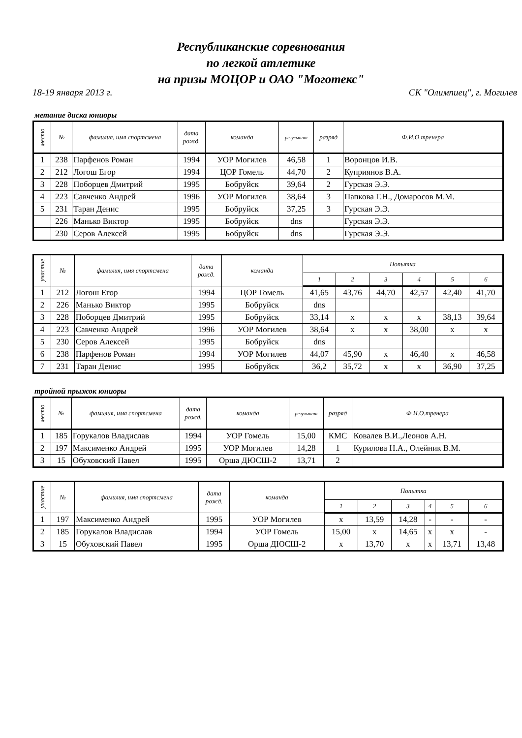Республиканские соревнования
по легкой атлетике
на призы МОЦОР и ОАО "Моготекс"
18-19 января 2013 г. СК "Олимпиец", г. Могилев
метание диска юниоры
| место | № | фамилия, имя спортсмена | дата рожд. | команда | результат | разряд | Ф.И.О.тренера |
| --- | --- | --- | --- | --- | --- | --- | --- |
| 1 | 238 | Парфенов Роман | 1994 | УОР Могилев | 46,58 | 1 | Воронцов И.В. |
| 2 | 212 | Логош Егор | 1994 | ЦОР Гомель | 44,70 | 2 | Куприянов В.А. |
| 3 | 228 | Поборцев Дмитрий | 1995 | Бобруйск | 39,64 | 2 | Гурская Э.Э. |
| 4 | 223 | Савченко Андрей | 1996 | УОР Могилев | 38,64 | 3 | Папкова Г.Н., Домаросов М.М. |
| 5 | 231 | Таран Денис | 1995 | Бобруйск | 37,25 | 3 | Гурская Э.Э. |
| | 226 | Манько Виктор | 1995 | Бобруйск | dns | | Гурская Э.Э. |
| | 230 | Серов Алексей | 1995 | Бобруйск | dns | | Гурская Э.Э. |
| участие | № | фамилия, имя спортсмена | дата рожд. | команда | Попытка | | | | | |
| --- | --- | --- | --- | --- | --- | --- | --- | --- | --- | --- |
| | | | | | 1 | 2 | 3 | 4 | 5 | 6 |
| 1 | 212 | Логош Егор | 1994 | ЦОР Гомель | 41,65 | 43,76 | 44,70 | 42,57 | 42,40 | 41,70 |
| 2 | 226 | Манько Виктор | 1995 | Бобруйск | dns | | | | | |
| 3 | 228 | Поборцев Дмитрий | 1995 | Бобруйск | 33,14 | x | x | x | 38,13 | 39,64 |
| 4 | 223 | Савченко Андрей | 1996 | УОР Могилев | 38,64 | x | x | 38,00 | x | x |
| 5 | 230 | Серов Алексей | 1995 | Бобруйск | dns | | | | | |
| 6 | 238 | Парфенов Роман | 1994 | УОР Могилев | 44,07 | 45,90 | x | 46,40 | x | 46,58 |
| 7 | 231 | Таран Денис | 1995 | Бобруйск | 36,2 | 35,72 | x | x | 36,90 | 37,25 |
тройной прыжок юниоры
| место | № | фамилия, имя спортсмена | дата рожд. | команда | результат | разряд | Ф.И.О.тренера |
| --- | --- | --- | --- | --- | --- | --- | --- |
| 1 | 185 | Горукалов Владислав | 1994 | УОР Гомель | 15,00 | КМС | Ковалев В.И.,Леонов А.Н. |
| 2 | 197 | Максименко Андрей | 1995 | УОР Могилев | 14,28 | 1 | Курилова Н.А., Олейник В.М. |
| 3 | 15 | Обуховский Павел | 1995 | Орша ДЮСШ-2 | 13,71 | 2 | |
| участие | № | фамилия, имя спортсмена | дата рожд. | команда | Попытка | | | | | |
| --- | --- | --- | --- | --- | --- | --- | --- | --- | --- | --- |
| | | | | | 1 | 2 | 3 | 4 | 5 | 6 |
| 1 | 197 | Максименко Андрей | 1995 | УОР Могилев | x | 13,59 | 14,28 | - | - | - |
| 2 | 185 | Горукалов Владислав | 1994 | УОР Гомель | 15,00 | x | 14,65 | x | x | - |
| 3 | 15 | Обуховский Павел | 1995 | Орша ДЮСШ-2 | x | 13,70 | x | x | 13,71 | 13,48 |